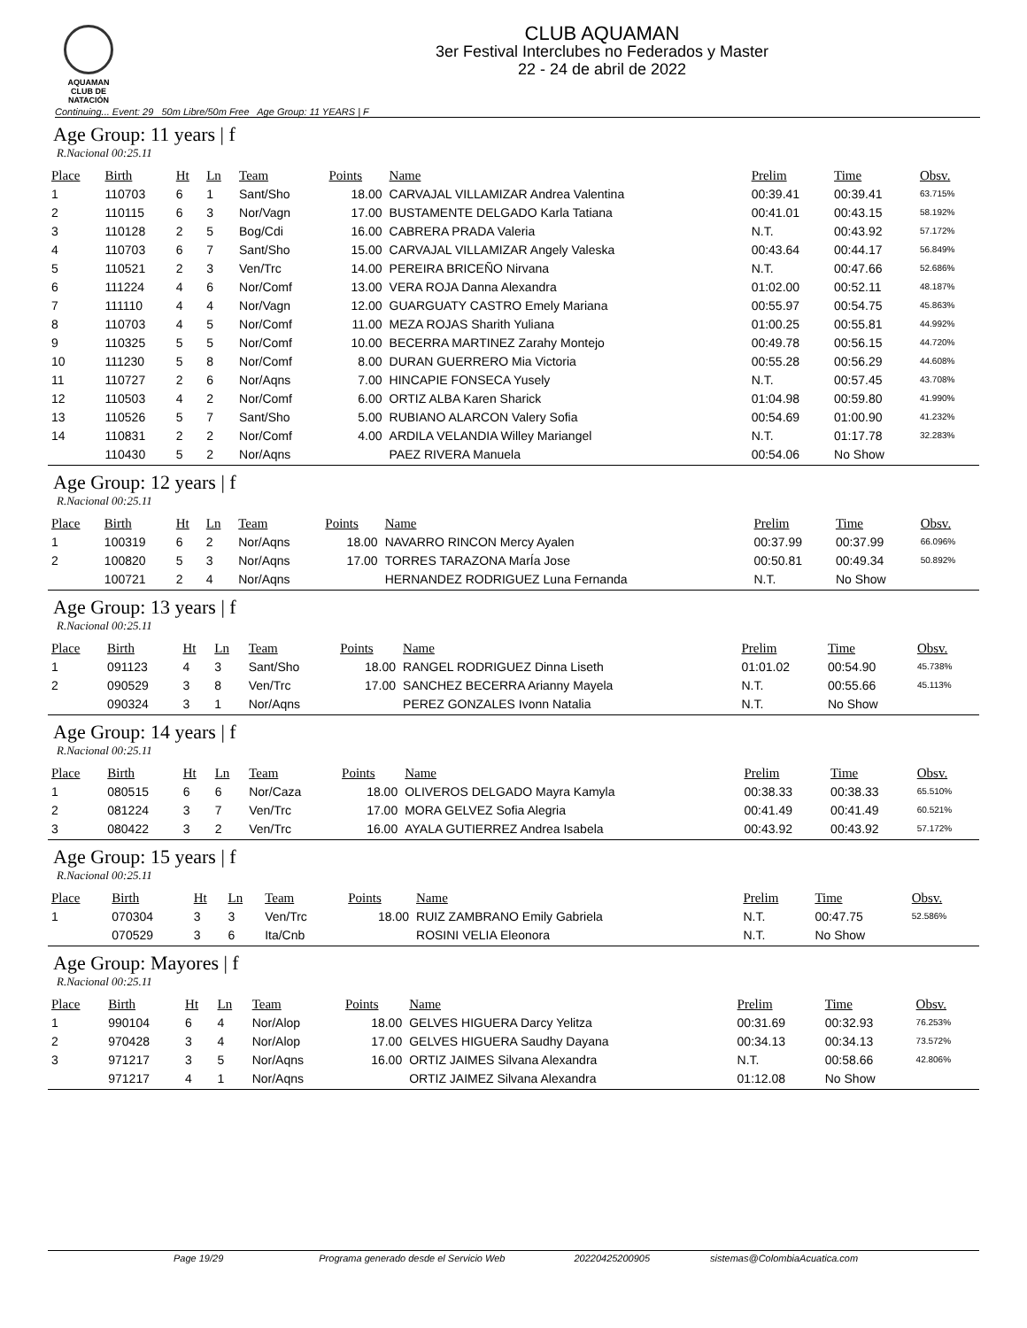AQUAMAN
CLUB DE NATACIÓN
CLUB AQUAMAN
3er Festival Interclubes no Federados y Master
22 - 24 de abril de 2022
Continuing... Event: 29 50m Libre/50m Free Age Group: 11 YEARS | F
Age Group: 11 years | f
R.Nacional 00:25.11
| Place | Birth | Ht | Ln | Team | Points | Name | Prelim | Time | Obsv. |
| --- | --- | --- | --- | --- | --- | --- | --- | --- | --- |
| 1 | 110703 | 6 | 1 | Sant/Sho | 18.00 | CARVAJAL VILLAMIZAR Andrea Valentina | 00:39.41 | 00:39.41 | 63.715% |
| 2 | 110115 | 6 | 3 | Nor/Vagn | 17.00 | BUSTAMENTE DELGADO Karla Tatiana | 00:41.01 | 00:43.15 | 58.192% |
| 3 | 110128 | 2 | 5 | Bog/Cdi | 16.00 | CABRERA PRADA Valeria | N.T. | 00:43.92 | 57.172% |
| 4 | 110703 | 6 | 7 | Sant/Sho | 15.00 | CARVAJAL VILLAMIZAR Angely Valeska | 00:43.64 | 00:44.17 | 56.849% |
| 5 | 110521 | 2 | 3 | Ven/Trc | 14.00 | PEREIRA BRICEÑO Nirvana | N.T. | 00:47.66 | 52.686% |
| 6 | 111224 | 4 | 6 | Nor/Comf | 13.00 | VERA ROJA Danna Alexandra | 01:02.00 | 00:52.11 | 48.187% |
| 7 | 111110 | 4 | 4 | Nor/Vagn | 12.00 | GUARGUATY CASTRO Emely Mariana | 00:55.97 | 00:54.75 | 45.863% |
| 8 | 110703 | 4 | 5 | Nor/Comf | 11.00 | MEZA ROJAS Sharith Yuliana | 01:00.25 | 00:55.81 | 44.992% |
| 9 | 110325 | 5 | 5 | Nor/Comf | 10.00 | BECERRA MARTINEZ Zarahy Montejo | 00:49.78 | 00:56.15 | 44.720% |
| 10 | 111230 | 5 | 8 | Nor/Comf | 8.00 | DURAN GUERRERO Mia Victoria | 00:55.28 | 00:56.29 | 44.608% |
| 11 | 110727 | 2 | 6 | Nor/Aqns | 7.00 | HINCAPIE FONSECA Yusely | N.T. | 00:57.45 | 43.708% |
| 12 | 110503 | 4 | 2 | Nor/Comf | 6.00 | ORTIZ ALBA Karen Sharick | 01:04.98 | 00:59.80 | 41.990% |
| 13 | 110526 | 5 | 7 | Sant/Sho | 5.00 | RUBIANO ALARCON Valery Sofia | 00:54.69 | 01:00.90 | 41.232% |
| 14 | 110831 | 2 | 2 | Nor/Comf | 4.00 | ARDILA VELANDIA Willey Mariangel | N.T. | 01:17.78 | 32.283% |
| | 110430 | 5 | 2 | Nor/Aqns | | PAEZ RIVERA Manuela | 00:54.06 | No Show | |
Age Group: 12 years | f
R.Nacional 00:25.11
| Place | Birth | Ht | Ln | Team | Points | Name | Prelim | Time | Obsv. |
| --- | --- | --- | --- | --- | --- | --- | --- | --- | --- |
| 1 | 100319 | 6 | 2 | Nor/Aqns | 18.00 | NAVARRO RINCON Mercy Ayalen | 00:37.99 | 00:37.99 | 66.096% |
| 2 | 100820 | 5 | 3 | Nor/Aqns | 17.00 | TORRES TARAZONA MarÍa Jose | 00:50.81 | 00:49.34 | 50.892% |
| | 100721 | 2 | 4 | Nor/Aqns | | HERNANDEZ RODRIGUEZ Luna Fernanda | N.T. | No Show | |
Age Group: 13 years | f
R.Nacional 00:25.11
| Place | Birth | Ht | Ln | Team | Points | Name | Prelim | Time | Obsv. |
| --- | --- | --- | --- | --- | --- | --- | --- | --- | --- |
| 1 | 091123 | 4 | 3 | Sant/Sho | 18.00 | RANGEL RODRIGUEZ Dinna Liseth | 01:01.02 | 00:54.90 | 45.738% |
| 2 | 090529 | 3 | 8 | Ven/Trc | 17.00 | SANCHEZ BECERRA Arianny Mayela | N.T. | 00:55.66 | 45.113% |
| | 090324 | 3 | 1 | Nor/Aqns | | PEREZ GONZALES Ivonn Natalia | N.T. | No Show | |
Age Group: 14 years | f
R.Nacional 00:25.11
| Place | Birth | Ht | Ln | Team | Points | Name | Prelim | Time | Obsv. |
| --- | --- | --- | --- | --- | --- | --- | --- | --- | --- |
| 1 | 080515 | 6 | 6 | Nor/Caza | 18.00 | OLIVEROS DELGADO Mayra Kamyla | 00:38.33 | 00:38.33 | 65.510% |
| 2 | 081224 | 3 | 7 | Ven/Trc | 17.00 | MORA GELVEZ Sofia Alegria | 00:41.49 | 00:41.49 | 60.521% |
| 3 | 080422 | 3 | 2 | Ven/Trc | 16.00 | AYALA GUTIERREZ Andrea Isabela | 00:43.92 | 00:43.92 | 57.172% |
Age Group: 15 years | f
R.Nacional 00:25.11
| Place | Birth | Ht | Ln | Team | Points | Name | Prelim | Time | Obsv. |
| --- | --- | --- | --- | --- | --- | --- | --- | --- | --- |
| 1 | 070304 | 3 | 3 | Ven/Trc | 18.00 | RUIZ ZAMBRANO Emily Gabriela | N.T. | 00:47.75 | 52.586% |
| | 070529 | 3 | 6 | Ita/Cnb | | ROSINI VELIA Eleonora | N.T. | No Show | |
Age Group: Mayores | f
R.Nacional 00:25.11
| Place | Birth | Ht | Ln | Team | Points | Name | Prelim | Time | Obsv. |
| --- | --- | --- | --- | --- | --- | --- | --- | --- | --- |
| 1 | 990104 | 6 | 4 | Nor/Alop | 18.00 | GELVES HIGUERA Darcy Yelitza | 00:31.69 | 00:32.93 | 76.253% |
| 2 | 970428 | 3 | 4 | Nor/Alop | 17.00 | GELVES HIGUERA Saudhy Dayana | 00:34.13 | 00:34.13 | 73.572% |
| 3 | 971217 | 3 | 5 | Nor/Aqns | 16.00 | ORTIZ JAIMES Silvana Alexandra | N.T. | 00:58.66 | 42.806% |
| | 971217 | 4 | 1 | Nor/Aqns | | ORTIZ JAIMEZ Silvana Alexandra | 01:12.08 | No Show | |
Page 19/29 Programa generado desde el Servicio Web 20220425200905 sistemas@ColombiaAcuatica.com